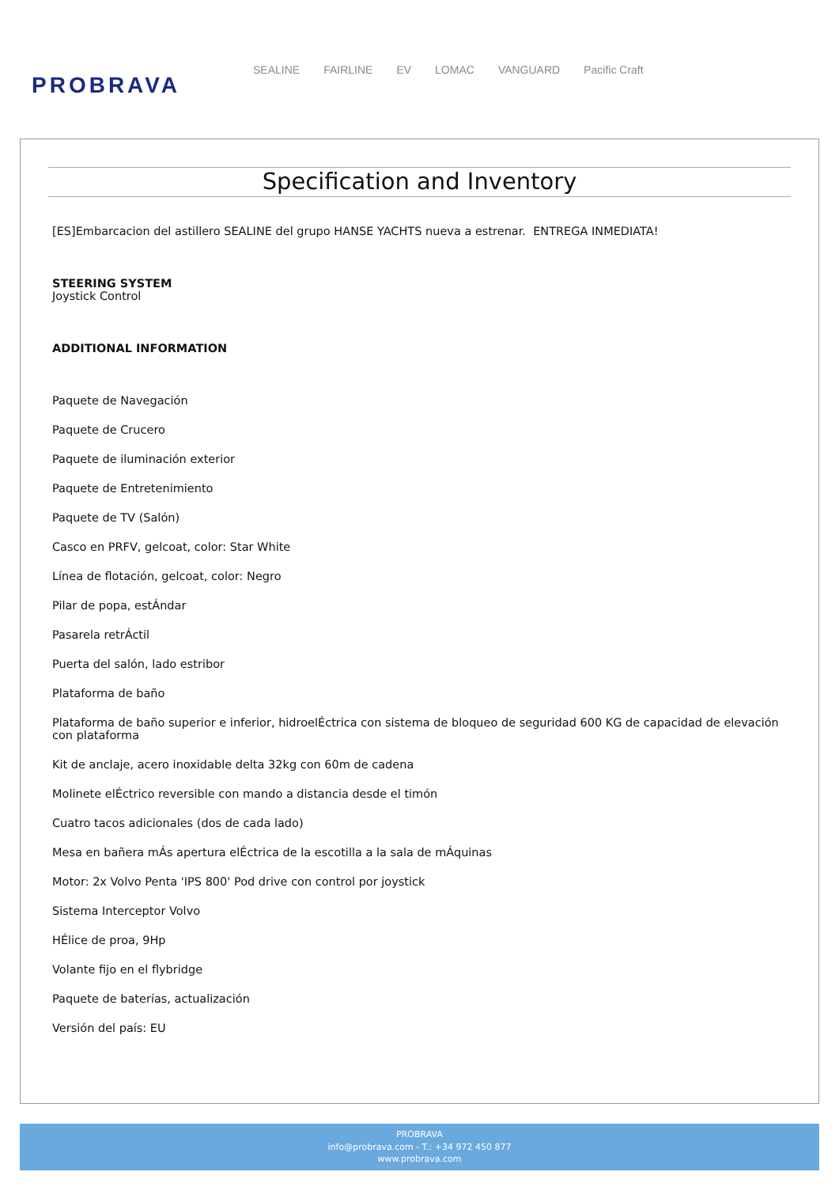PROBRAVA
SEALINE FAIRLINE EV LOMAC VANGUARD Pacific Craft
Specification and Inventory
[ES]Embarcacion del astillero SEALINE del grupo HANSE YACHTS nueva a estrenar. ENTREGA INMEDIATA!
STEERING SYSTEM
Joystick Control
ADDITIONAL INFORMATION
Paquete de Navegación
Paquete de Crucero
Paquete de iluminación exterior
Paquete de Entretenimiento
Paquete de TV (Salón)
Casco en PRFV, gelcoat, color: Star White
Línea de flotación, gelcoat, color: Negro
Pilar de popa, estÁndar
Pasarela retrÁctil
Puerta del salón, lado estribor
Plataforma de baño
Plataforma de baño superior e inferior, hidroelÉctrica con sistema de bloqueo de seguridad 600 KG de capacidad de elevación con plataforma
Kit de anclaje, acero inoxidable delta 32kg con 60m de cadena
Molinete elÉctrico reversible con mando a distancia desde el timón
Cuatro tacos adicionales (dos de cada lado)
Mesa en bañera mÁs apertura elÉctrica de la escotilla a la sala de mÁquinas
Motor: 2x Volvo Penta 'IPS 800' Pod drive con control por joystick
Sistema Interceptor Volvo
HÉlice de proa, 9Hp
Volante fijo en el flybridge
Paquete de baterías, actualización
Versión del país: EU
PROBRAVA
info@probrava.com - T.: +34 972 450 877
www.probrava.com